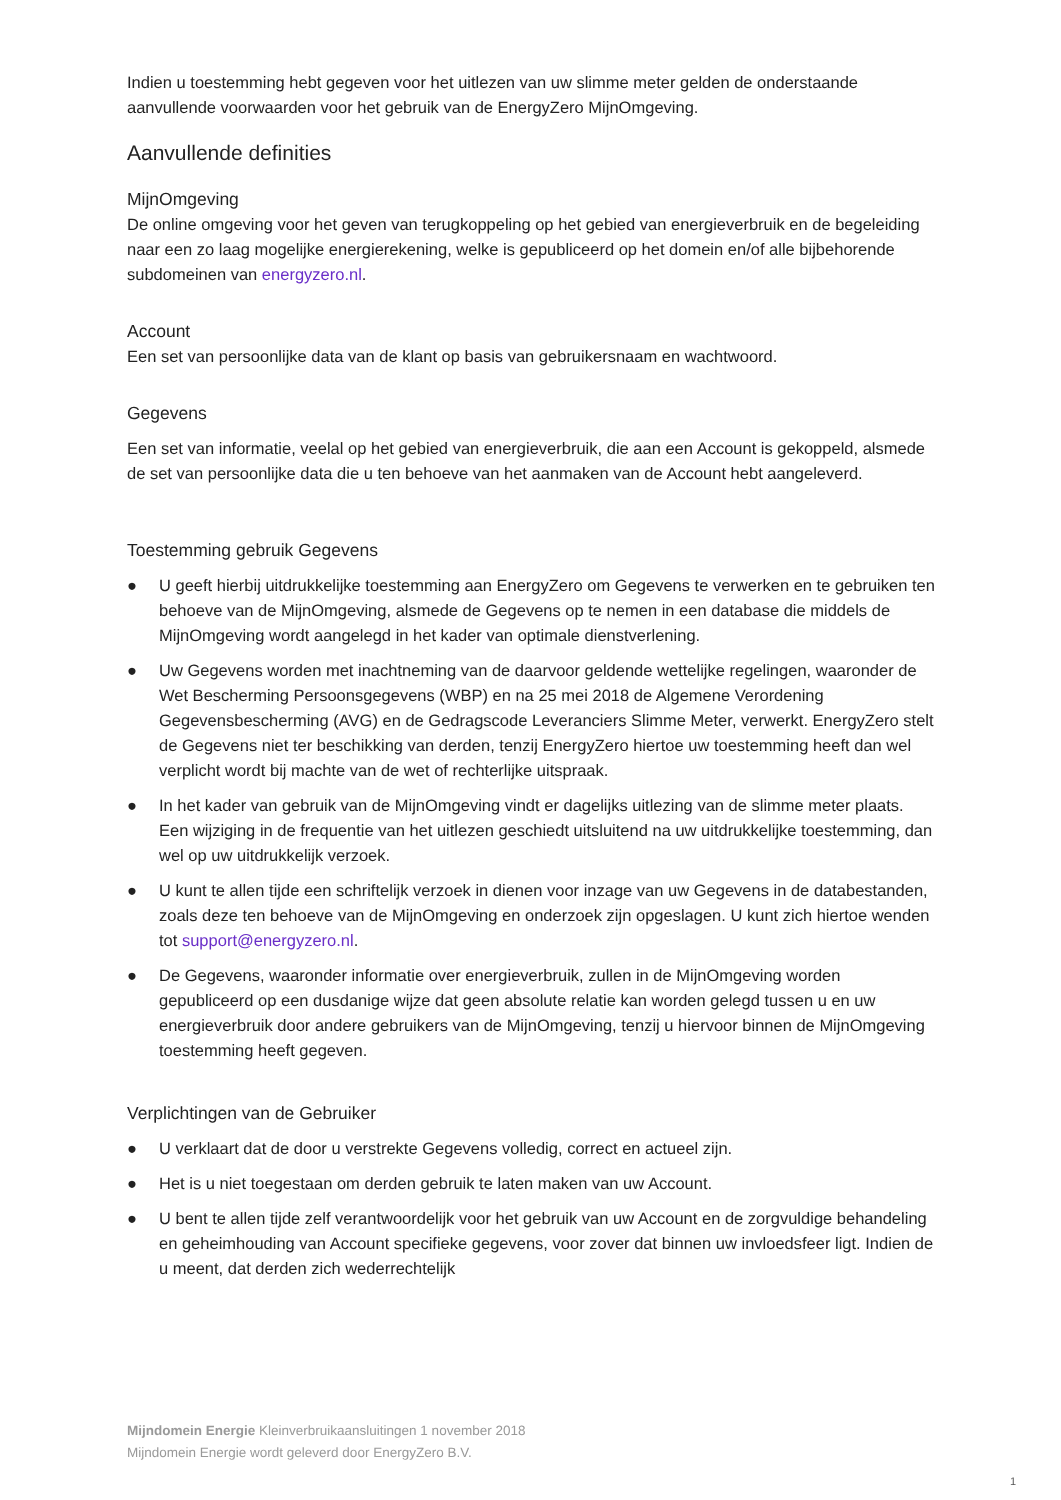Indien u toestemming hebt gegeven voor het uitlezen van uw slimme meter gelden de onderstaande aanvullende voorwaarden voor het gebruik van de EnergyZero MijnOmgeving.
Aanvullende definities
MijnOmgeving
De online omgeving voor het geven van terugkoppeling op het gebied van energieverbruik en de begeleiding naar een zo laag mogelijke energierekening, welke is gepubliceerd op het domein en/of alle bijbehorende subdomeinen van energyzero.nl.
Account
Een set van persoonlijke data van de klant op basis van gebruikersnaam en wachtwoord.
Gegevens
Een set van informatie, veelal op het gebied van energieverbruik, die aan een Account is gekoppeld, alsmede de set van persoonlijke data die u ten behoeve van het aanmaken van de Account hebt aangeleverd.
Toestemming gebruik Gegevens
● U geeft hierbij uitdrukkelijke toestemming aan EnergyZero om Gegevens te verwerken en te gebruiken ten behoeve van de MijnOmgeving, alsmede de Gegevens op te nemen in een database die middels de MijnOmgeving wordt aangelegd in het kader van optimale dienstverlening.
● Uw Gegevens worden met inachtneming van de daarvoor geldende wettelijke regelingen, waaronder de Wet Bescherming Persoonsgegevens (WBP) en na 25 mei 2018 de Algemene Verordening Gegevensbescherming (AVG) en de Gedragscode Leveranciers Slimme Meter, verwerkt. EnergyZero stelt de Gegevens niet ter beschikking van derden, tenzij EnergyZero hiertoe uw toestemming heeft dan wel verplicht wordt bij machte van de wet of rechterlijke uitspraak.
● In het kader van gebruik van de MijnOmgeving vindt er dagelijks uitlezing van de slimme meter plaats. Een wijziging in de frequentie van het uitlezen geschiedt uitsluitend na uw uitdrukkelijke toestemming, dan wel op uw uitdrukkelijk verzoek.
● U kunt te allen tijde een schriftelijk verzoek in dienen voor inzage van uw Gegevens in de databestanden, zoals deze ten behoeve van de MijnOmgeving en onderzoek zijn opgeslagen. U kunt zich hiertoe wenden tot support@energyzero.nl.
● De Gegevens, waaronder informatie over energieverbruik, zullen in de MijnOmgeving worden gepubliceerd op een dusdanige wijze dat geen absolute relatie kan worden gelegd tussen u en uw energieverbruik door andere gebruikers van de MijnOmgeving, tenzij u hiervoor binnen de MijnOmgeving toestemming heeft gegeven.
Verplichtingen van de Gebruiker
● U verklaart dat de door u verstrekte Gegevens volledig, correct en actueel zijn.
● Het is u niet toegestaan om derden gebruik te laten maken van uw Account.
● U bent te allen tijde zelf verantwoordelijk voor het gebruik van uw Account en de zorgvuldige behandeling en geheimhouding van Account specifieke gegevens, voor zover dat binnen uw invloedsfeer ligt. Indien de u meent, dat derden zich wederrechtelijk
Mijndomein Energie Kleinverbruikaansluitingen 1 november 2018
Mijndomein Energie wordt geleverd door EnergyZero B.V.
1